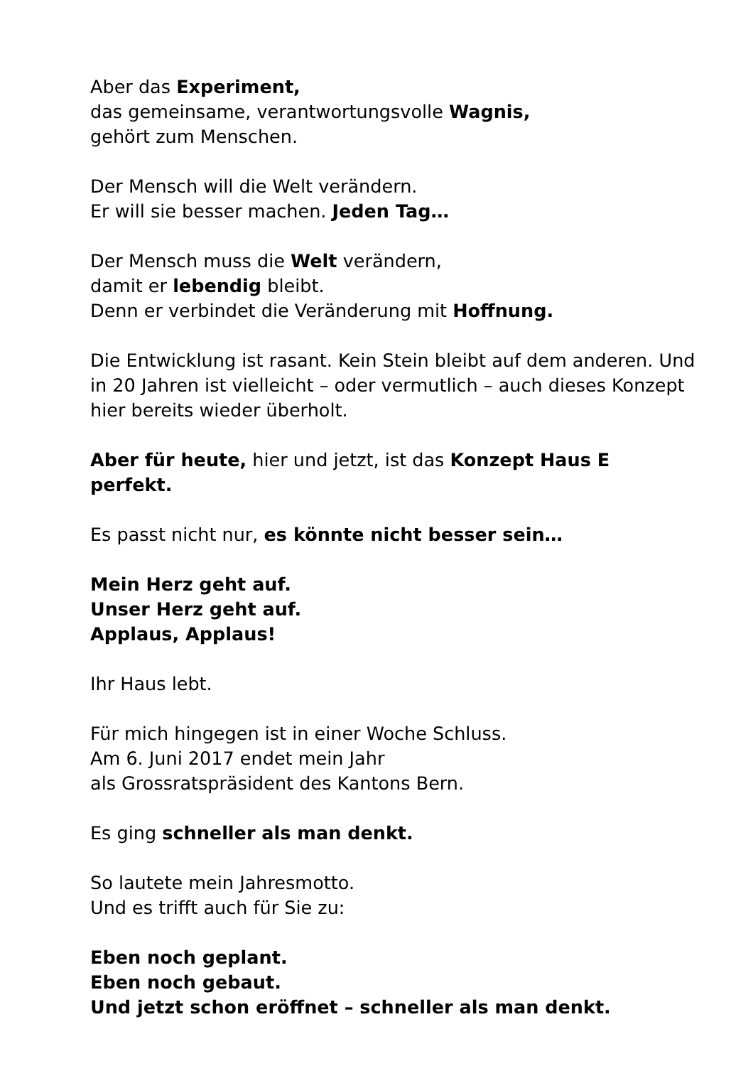Aber das Experiment,
das gemeinsame, verantwortungsvolle Wagnis,
gehört zum Menschen.
Der Mensch will die Welt verändern.
Er will sie besser machen. Jeden Tag…
Der Mensch muss die Welt verändern,
damit er lebendig bleibt.
Denn er verbindet die Veränderung mit Hoffnung.
Die Entwicklung ist rasant. Kein Stein bleibt auf dem anderen. Und in 20 Jahren ist vielleicht – oder vermutlich – auch dieses Konzept hier bereits wieder überholt.
Aber für heute, hier und jetzt, ist das Konzept Haus E perfekt.
Es passt nicht nur, es könnte nicht besser sein…
Mein Herz geht auf.
Unser Herz geht auf.
Applaus, Applaus!
Ihr Haus lebt.
Für mich hingegen ist in einer Woche Schluss.
Am 6. Juni 2017 endet mein Jahr
als Grossratspräsident des Kantons Bern.
Es ging schneller als man denkt.
So lautete mein Jahresmotto.
Und es trifft auch für Sie zu:
Eben noch geplant.
Eben noch gebaut.
Und jetzt schon eröffnet – schneller als man denkt.